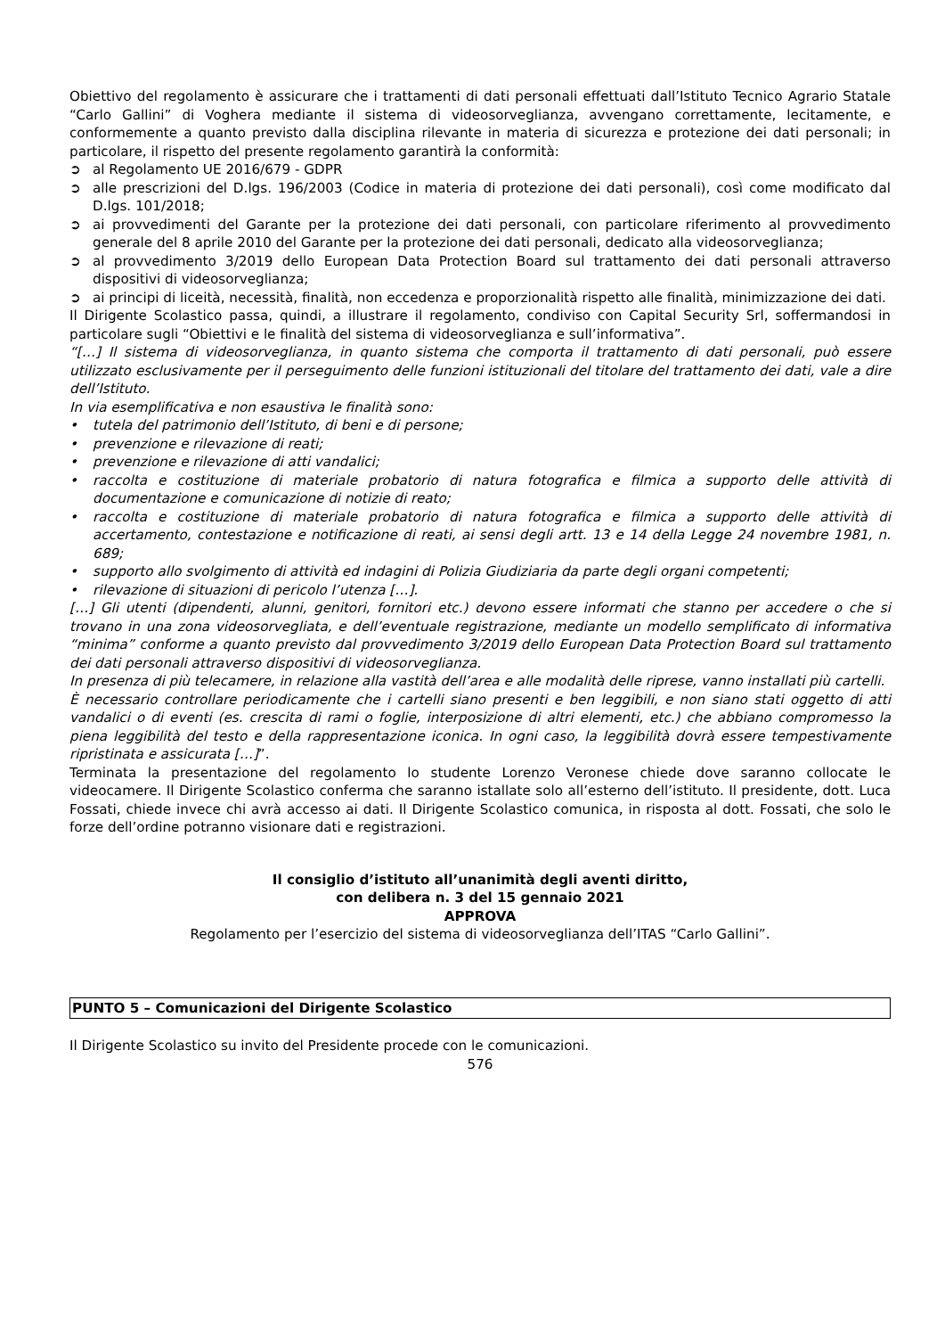Obiettivo del regolamento è assicurare che i trattamenti di dati personali effettuati dall’Istituto Tecnico Agrario Statale “Carlo Gallini” di Voghera mediante il sistema di videosorveglianza, avvengano correttamente, lecitamente, e conformemente a quanto previsto dalla disciplina rilevante in materia di sicurezza e protezione dei dati personali; in particolare, il rispetto del presente regolamento garantirà la conformità:
➲ al Regolamento UE 2016/679 - GDPR
➲ alle prescrizioni del D.lgs. 196/2003 (Codice in materia di protezione dei dati personali), così come modificato dal D.lgs. 101/2018;
➲ ai provvedimenti del Garante per la protezione dei dati personali, con particolare riferimento al provvedimento generale del 8 aprile 2010 del Garante per la protezione dei dati personali, dedicato alla videosorveglianza;
➲ al provvedimento 3/2019 dello European Data Protection Board sul trattamento dei dati personali attraverso dispositivi di videosorveglianza;
➲ ai principi di liceità, necessità, finalità, non eccedenza e proporzionalità rispetto alle finalità, minimizzazione dei dati.
Il Dirigente Scolastico passa, quindi, a illustrare il regolamento, condiviso con Capital Security Srl, soffermandosi in particolare sugli “Obiettivi e le finalità del sistema di videosorveglianza e sull’informativa”.
“[…] Il sistema di videosorveglianza, in quanto sistema che comporta il trattamento di dati personali, può essere utilizzato esclusivamente per il perseguimento delle funzioni istituzionali del titolare del trattamento dei dati, vale a dire dell’Istituto.
In via esemplificativa e non esaustiva le finalità sono:
• tutela del patrimonio dell’Istituto, di beni e di persone;
• prevenzione e rilevazione di reati;
• prevenzione e rilevazione di atti vandalici;
• raccolta e costituzione di materiale probatorio di natura fotografica e filmica a supporto delle attività di documentazione e comunicazione di notizie di reato;
• raccolta e costituzione di materiale probatorio di natura fotografica e filmica a supporto delle attività di accertamento, contestazione e notificazione di reati, ai sensi degli artt. 13 e 14 della Legge 24 novembre 1981, n. 689;
• supporto allo svolgimento di attività ed indagini di Polizia Giudiziaria da parte degli organi competenti;
• rilevazione di situazioni di pericolo l’utenza […].
[…] Gli utenti (dipendenti, alunni, genitori, fornitori etc.) devono essere informati che stanno per accedere o che si trovano in una zona videosorvegliata, e dell’eventuale registrazione, mediante un modello semplificato di informativa “minima” conforme a quanto previsto dal provvedimento 3/2019 dello European Data Protection Board sul trattamento dei dati personali attraverso dispositivi di videosorveglianza.
In presenza di più telecamere, in relazione alla vastità dell’area e alle modalità delle riprese, vanno installati più cartelli.
È necessario controllare periodicamente che i cartelli siano presenti e ben leggibili, e non siano stati oggetto di atti vandalici o di eventi (es. crescita di rami o foglie, interposizione di altri elementi, etc.) che abbiano compromesso la piena leggibilità del testo e della rappresentazione iconica. In ogni caso, la leggibilità dovrà essere tempestivamente ripristinata e assicurata […]”.
Terminata la presentazione del regolamento lo studente Lorenzo Veronese chiede dove saranno collocate le videocamere. Il Dirigente Scolastico conferma che saranno istallate solo all’esterno dell’istituto. Il presidente, dott. Luca Fossati, chiede invece chi avrà accesso ai dati. Il Dirigente Scolastico comunica, in risposta al dott. Fossati, che solo le forze dell’ordine potranno visionare dati e registrazioni.
Il consiglio d’istituto all’unanimità degli aventi diritto,
con delibera n. 3 del 15 gennaio 2021
APPROVA
Regolamento per l’esercizio del sistema di videosorveglianza dell’ITAS “Carlo Gallini”.
PUNTO 5 – Comunicazioni del Dirigente Scolastico
Il Dirigente Scolastico su invito del Presidente procede con le comunicazioni.
576